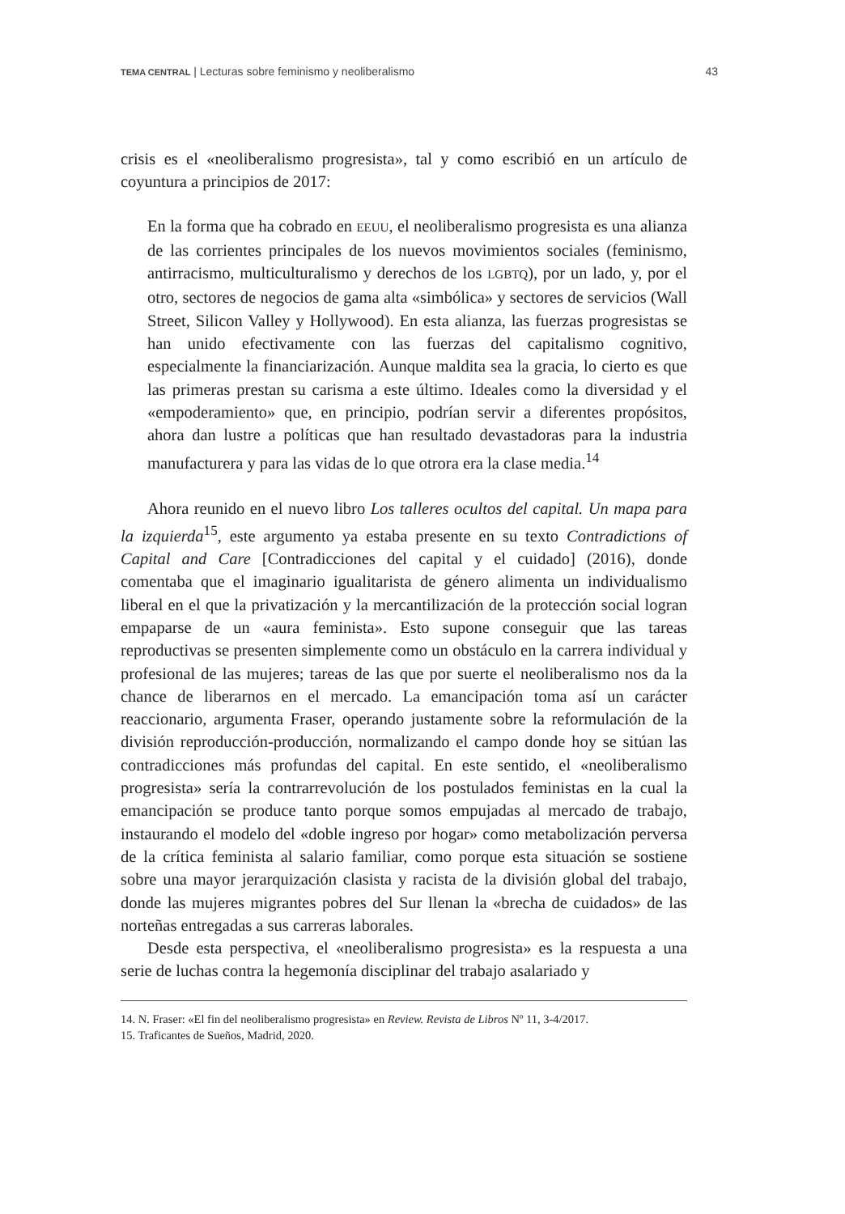TEMA CENTRAL | Lecturas sobre feminismo y neoliberalismo 43
crisis es el «neoliberalismo progresista», tal y como escribió en un artículo de coyuntura a principios de 2017:
En la forma que ha cobrado en EEUU, el neoliberalismo progresista es una alianza de las corrientes principales de los nuevos movimientos sociales (feminismo, antirracismo, multiculturalismo y derechos de los LGBTQ), por un lado, y, por el otro, sectores de negocios de gama alta «simbólica» y sectores de servicios (Wall Street, Silicon Valley y Hollywood). En esta alianza, las fuerzas progresistas se han unido efectivamente con las fuerzas del capitalismo cognitivo, especialmente la financiarización. Aunque maldita sea la gracia, lo cierto es que las primeras prestan su carisma a este último. Ideales como la diversidad y el «empoderamiento» que, en principio, podrían servir a diferentes propósitos, ahora dan lustre a políticas que han resultado devastadoras para la industria manufacturera y para las vidas de lo que otrora era la clase media.<sup>14</sup>
Ahora reunido en el nuevo libro Los talleres ocultos del capital. Un mapa para la izquierda<sup>15</sup>, este argumento ya estaba presente en su texto Contradictions of Capital and Care [Contradicciones del capital y el cuidado] (2016), donde comentaba que el imaginario igualitarista de género alimenta un individualismo liberal en el que la privatización y la mercantilización de la protección social logran empaparse de un «aura feminista». Esto supone conseguir que las tareas reproductivas se presenten simplemente como un obstáculo en la carrera individual y profesional de las mujeres; tareas de las que por suerte el neoliberalismo nos da la chance de liberarnos en el mercado. La emancipación toma así un carácter reaccionario, argumenta Fraser, operando justamente sobre la reformulación de la división reproducción-producción, normalizando el campo donde hoy se sitúan las contradicciones más profundas del capital. En este sentido, el «neoliberalismo progresista» sería la contrarrevolución de los postulados feministas en la cual la emancipación se produce tanto porque somos empujadas al mercado de trabajo, instaurando el modelo del «doble ingreso por hogar» como metabolización perversa de la crítica feminista al salario familiar, como porque esta situación se sostiene sobre una mayor jerarquización clasista y racista de la división global del trabajo, donde las mujeres migrantes pobres del Sur llenan la «brecha de cuidados» de las norteñas entregadas a sus carreras laborales.
Desde esta perspectiva, el «neoliberalismo progresista» es la respuesta a una serie de luchas contra la hegemonía disciplinar del trabajo asalariado y
14. N. Fraser: «El fin del neoliberalismo progresista» en Review. Revista de Libros Nº 11, 3-4/2017.
15. Traficantes de Sueños, Madrid, 2020.